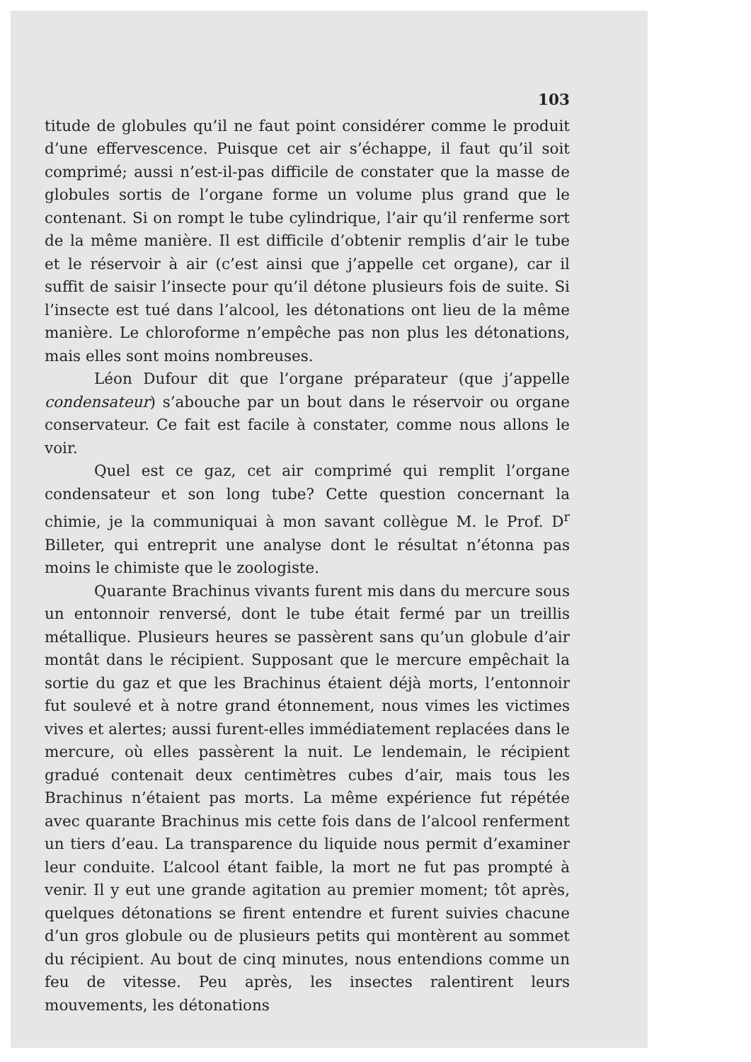103
titude de globules qu’il ne faut point considérer comme le produit d’une effervescence. Puisque cet air s’échappe, il faut qu’il soit comprimé; aussi n’est-il-pas difficile de constater que la masse de globules sortis de l’organe forme un volume plus grand que le contenant. Si on rompt le tube cylindrique, l’air qu’il renferme sort de la même manière. Il est difficile d’obtenir remplis d’air le tube et le réservoir à air (c’est ainsi que j’appelle cet organe), car il suffit de saisir l’insecte pour qu’il détone plusieurs fois de suite. Si l’insecte est tué dans l’alcool, les détonations ont lieu de la même manière. Le chloroforme n’empêche pas non plus les détonations, mais elles sont moins nombreuses.
Léon Dufour dit que l’organe préparateur (que j’appelle condensateur) s’abouche par un bout dans le réservoir ou organe conservateur. Ce fait est facile à constater, comme nous allons le voir.
Quel est ce gaz, cet air comprimé qui remplit l’organe condensateur et son long tube? Cette question concernant la chimie, je la communiquai à mon savant collègue M. le Prof. D<sup>r</sup> Billeter, qui entreprit une analyse dont le résultat n’étonna pas moins le chimiste que le zoologiste.
Quarante Brachinus vivants furent mis dans du mercure sous un entonnoir renversé, dont le tube était fermé par un treillis métallique. Plusieurs heures se passèrent sans qu’un globule d’air montât dans le récipient. Supposant que le mercure empêchait la sortie du gaz et que les Brachinus étaient déjà morts, l’entonnoir fut soulevé et à notre grand étonnement, nous vimes les victimes vives et alertes; aussi furent-elles immédiatement replacées dans le mercure, où elles passèrent la nuit. Le lendemain, le récipient gradué contenait deux centimètres cubes d’air, mais tous les Brachinus n’étaient pas morts. La même expérience fut répétée avec quarante Brachinus mis cette fois dans de l’alcool renferment un tiers d’eau. La transparence du liquide nous permit d’examiner leur conduite. L’alcool étant faible, la mort ne fut pas prompté à venir. Il y eut une grande agitation au premier moment; tôt après, quelques détonations se firent entendre et furent suivies chacune d’un gros globule ou de plusieurs petits qui montèrent au sommet du récipient. Au bout de cinq minutes, nous entendions comme un feu de vitesse. Peu après, les insectes ralentirent leurs mouvements, les détonations